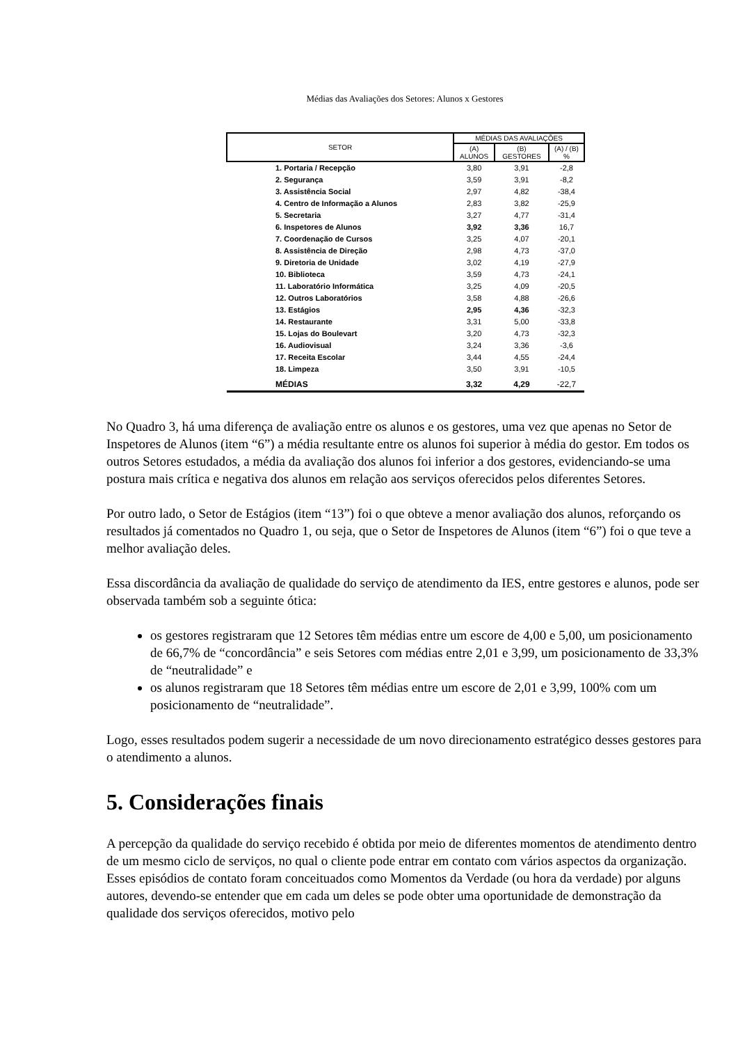Médias das Avaliações dos Setores: Alunos x Gestores
| SETOR | MÉDIAS DAS AVALIAÇÕES | | |
| --- | --- | --- | --- |
| | (A) ALUNOS | (B) GESTORES | (A) / (B) % |
| 1. Portaria / Recepção | 3,80 | 3,91 | -2,8 |
| 2. Segurança | 3,59 | 3,91 | -8,2 |
| 3. Assistência Social | 2,97 | 4,82 | -38,4 |
| 4. Centro de Informação a Alunos | 2,83 | 3,82 | -25,9 |
| 5. Secretaria | 3,27 | 4,77 | -31,4 |
| 6. Inspetores de Alunos | 3,92 | 3,36 | 16,7 |
| 7. Coordenação de Cursos | 3,25 | 4,07 | -20,1 |
| 8. Assistência de Direção | 2,98 | 4,73 | -37,0 |
| 9. Diretoria de Unidade | 3,02 | 4,19 | -27,9 |
| 10. Biblioteca | 3,59 | 4,73 | -24,1 |
| 11. Laboratório Informática | 3,25 | 4,09 | -20,5 |
| 12. Outros Laboratórios | 3,58 | 4,88 | -26,6 |
| 13. Estágios | 2,95 | 4,36 | -32,3 |
| 14. Restaurante | 3,31 | 5,00 | -33,8 |
| 15. Lojas do Boulevart | 3,20 | 4,73 | -32,3 |
| 16. Audiovisual | 3,24 | 3,36 | -3,6 |
| 17. Receita Escolar | 3,44 | 4,55 | -24,4 |
| 18. Limpeza | 3,50 | 3,91 | -10,5 |
| MÉDIAS | 3,32 | 4,29 | -22,7 |
No Quadro 3, há uma diferença de avaliação entre os alunos e os gestores, uma vez que apenas no Setor de Inspetores de Alunos (item “6”) a média resultante entre os alunos foi superior à média do gestor. Em todos os outros Setores estudados, a média da avaliação dos alunos foi inferior a dos gestores, evidenciando-se uma postura mais crítica e negativa dos alunos em relação aos serviços oferecidos pelos diferentes Setores.
Por outro lado, o Setor de Estágios (item “13”) foi o que obteve a menor avaliação dos alunos, reforçando os resultados já comentados no Quadro 1, ou seja, que o Setor de Inspetores de Alunos (item “6”) foi o que teve a melhor avaliação deles.
Essa discordância da avaliação de qualidade do serviço de atendimento da IES, entre gestores e alunos, pode ser observada também sob a seguinte ótica:
os gestores registraram que 12 Setores têm médias entre um escore de 4,00 e 5,00, um posicionamento de 66,7% de “concordância” e seis Setores com médias entre 2,01 e 3,99, um posicionamento de 33,3% de “neutralidade” e
os alunos registraram que 18 Setores têm médias entre um escore de 2,01 e 3,99, 100% com um posicionamento de “neutralidade”.
Logo, esses resultados podem sugerir a necessidade de um novo direcionamento estratégico desses gestores para o atendimento a alunos.
5. Considerações finais
A percepção da qualidade do serviço recebido é obtida por meio de diferentes momentos de atendimento dentro de um mesmo ciclo de serviços, no qual o cliente pode entrar em contato com vários aspectos da organização. Esses episódios de contato foram conceituados como Momentos da Verdade (ou hora da verdade) por alguns autores, devendo-se entender que em cada um deles se pode obter uma oportunidade de demonstração da qualidade dos serviços oferecidos, motivo pelo